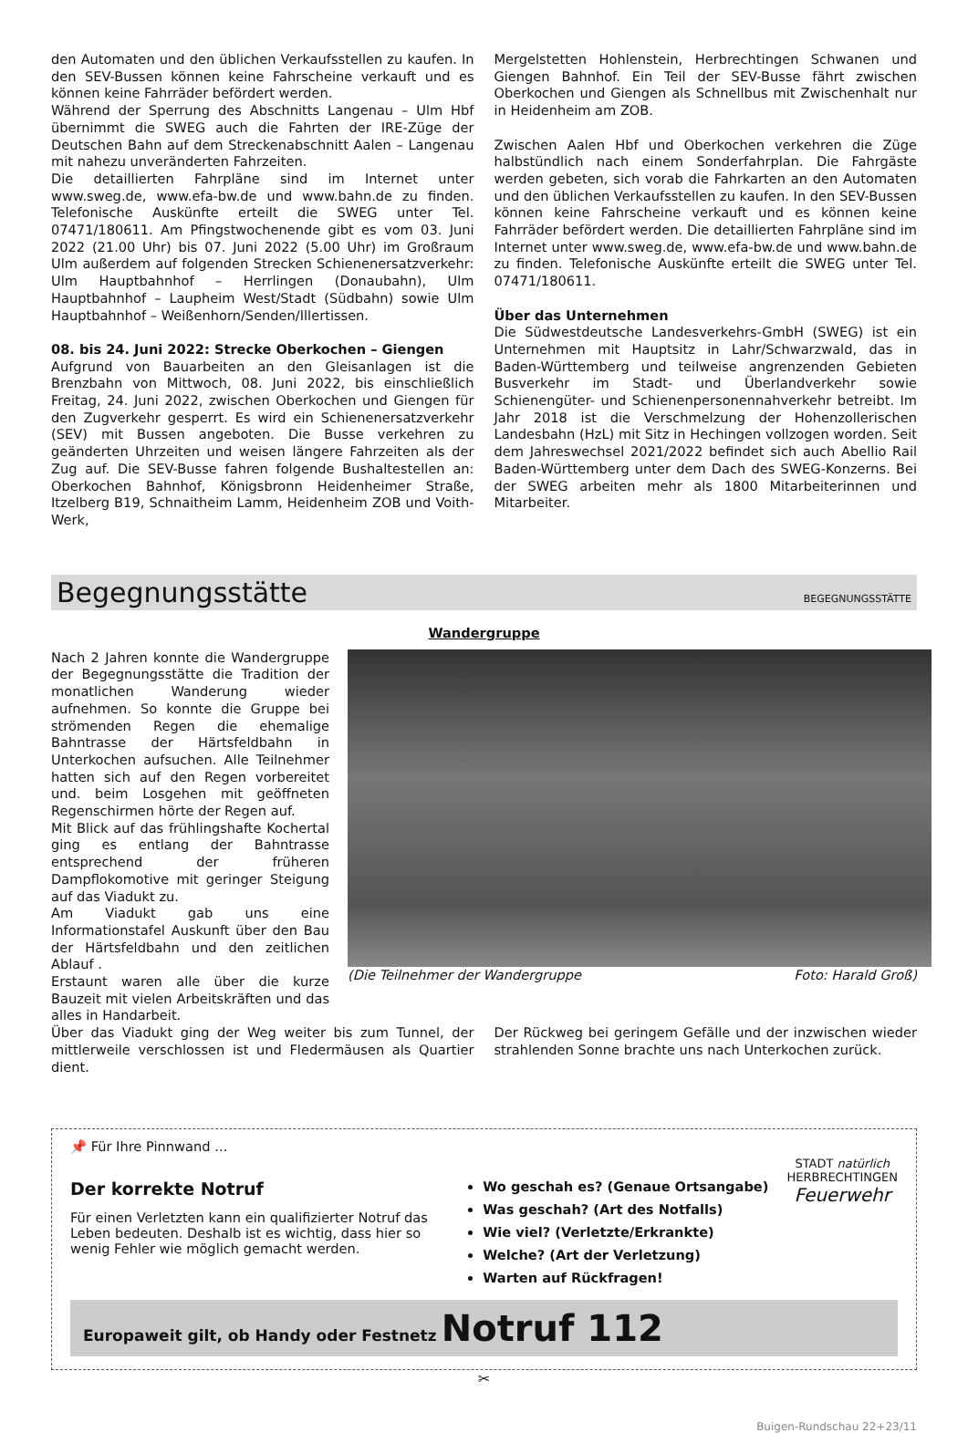den Automaten und den üblichen Verkaufsstellen zu kaufen. In den SEV-Bussen können keine Fahrscheine verkauft und es können keine Fahrräder befördert werden.
Während der Sperrung des Abschnitts Langenau – Ulm Hbf übernimmt die SWEG auch die Fahrten der IRE-Züge der Deutschen Bahn auf dem Streckenabschnitt Aalen – Langenau mit nahezu unveränderten Fahrzeiten.
Die detaillierten Fahrpläne sind im Internet unter www.sweg.de, www.efa-bw.de und www.bahn.de zu finden. Telefonische Auskünfte erteilt die SWEG unter Tel. 07471/180611. Am Pfingstwochenende gibt es vom 03. Juni 2022 (21.00 Uhr) bis 07. Juni 2022 (5.00 Uhr) im Großraum Ulm außerdem auf folgenden Strecken Schienenersatzverkehr: Ulm Hauptbahnhof – Herrlingen (Donaubahn), Ulm Hauptbahnhof – Laupheim West/Stadt (Südbahn) sowie Ulm Hauptbahnhof – Weißenhorn/Senden/Illertissen.
08. bis 24. Juni 2022: Strecke Oberkochen – Giengen
Aufgrund von Bauarbeiten an den Gleisanlagen ist die Brenzbahn von Mittwoch, 08. Juni 2022, bis einschließlich Freitag, 24. Juni 2022, zwischen Oberkochen und Giengen für den Zugverkehr gesperrt. Es wird ein Schienenersatzverkehr (SEV) mit Bussen angeboten. Die Busse verkehren zu geänderten Uhrzeiten und weisen längere Fahrzeiten als der Zug auf. Die SEV-Busse fahren folgende Bushaltestellen an: Oberkochen Bahnhof, Königsbronn Heidenheimer Straße, Itzelberg B19, Schnaitheim Lamm, Heidenheim ZOB und Voith-Werk,
Mergelstetten Hohlenstein, Herbrechtingen Schwanen und Giengen Bahnhof. Ein Teil der SEV-Busse fährt zwischen Oberkochen und Giengen als Schnellbus mit Zwischenhalt nur in Heidenheim am ZOB.
Zwischen Aalen Hbf und Oberkochen verkehren die Züge halbstündlich nach einem Sonderfahrplan. Die Fahrgäste werden gebeten, sich vorab die Fahrkarten an den Automaten und den üblichen Verkaufsstellen zu kaufen. In den SEV-Bussen können keine Fahrscheine verkauft und es können keine Fahrräder befördert werden. Die detaillierten Fahrpläne sind im Internet unter www.sweg.de, www.efa-bw.de und www.bahn.de zu finden. Telefonische Auskünfte erteilt die SWEG unter Tel. 07471/180611.
Über das Unternehmen
Die Südwestdeutsche Landesverkehrs-GmbH (SWEG) ist ein Unternehmen mit Hauptsitz in Lahr/Schwarzwald, das in Baden-Württemberg und teilweise angrenzenden Gebieten Busverkehr im Stadt- und Überlandverkehr sowie Schienengüter- und Schienenpersonennahverkehr betreibt. Im Jahr 2018 ist die Verschmelzung der Hohenzollerischen Landesbahn (HzL) mit Sitz in Hechingen vollzogen worden. Seit dem Jahreswechsel 2021/2022 befindet sich auch Abellio Rail Baden-Württemberg unter dem Dach des SWEG-Konzerns. Bei der SWEG arbeiten mehr als 1800 Mitarbeiterinnen und Mitarbeiter.
Begegnungsstätte BEGEGNUNGSSTÄTTE
Wandergruppe
Nach 2 Jahren konnte die Wandergruppe der Begegnungsstätte die Tradition der monatlichen Wanderung wieder aufnehmen. So konnte die Gruppe bei strömenden Regen die ehemalige Bahntrasse der Härtsfeldbahn in Unterkochen aufsuchen. Alle Teilnehmer hatten sich auf den Regen vorbereitet und. beim Losgehen mit geöffneten Regenschirmen hörte der Regen auf.
Mit Blick auf das frühlingshafte Kochertal ging es entlang der Bahntrasse entsprechend der früheren Dampflokomotive mit geringer Steigung auf das Viadukt zu.
Am Viadukt gab uns eine Informationstafel Auskunft über den Bau der Härtsfeldbahn und den zeitlichen Ablauf .
Erstaunt waren alle über die kurze Bauzeit mit vielen Arbeitskräften und das alles in Handarbeit.
(Die Teilnehmer der Wandergruppe Foto: Harald Groß)
Über das Viadukt ging der Weg weiter bis zum Tunnel, der mittlerweile verschlossen ist und Fledermäusen als Quartier dient.
Der Rückweg bei geringem Gefälle und der inzwischen wieder strahlenden Sonne brachte uns nach Unterkochen zurück.
📌 Für Ihre Pinnwand …
Der korrekte Notruf
Für einen Verletzten kann ein qualifizierter Notruf das Leben bedeuten. Deshalb ist es wichtig, dass hier so wenig Fehler wie möglich gemacht werden.
Wo geschah es? (Genaue Ortsangabe)
Was geschah? (Art des Notfalls)
Wie viel? (Verletzte/Erkrankte)
Welche? (Art der Verletzung)
Warten auf Rückfragen!
STADT natürlich
HERBRECHTINGEN
Feuerwehr
Europaweit gilt, ob Handy oder Festnetz Notruf 112
✂
Buigen-Rundschau 22+23/11